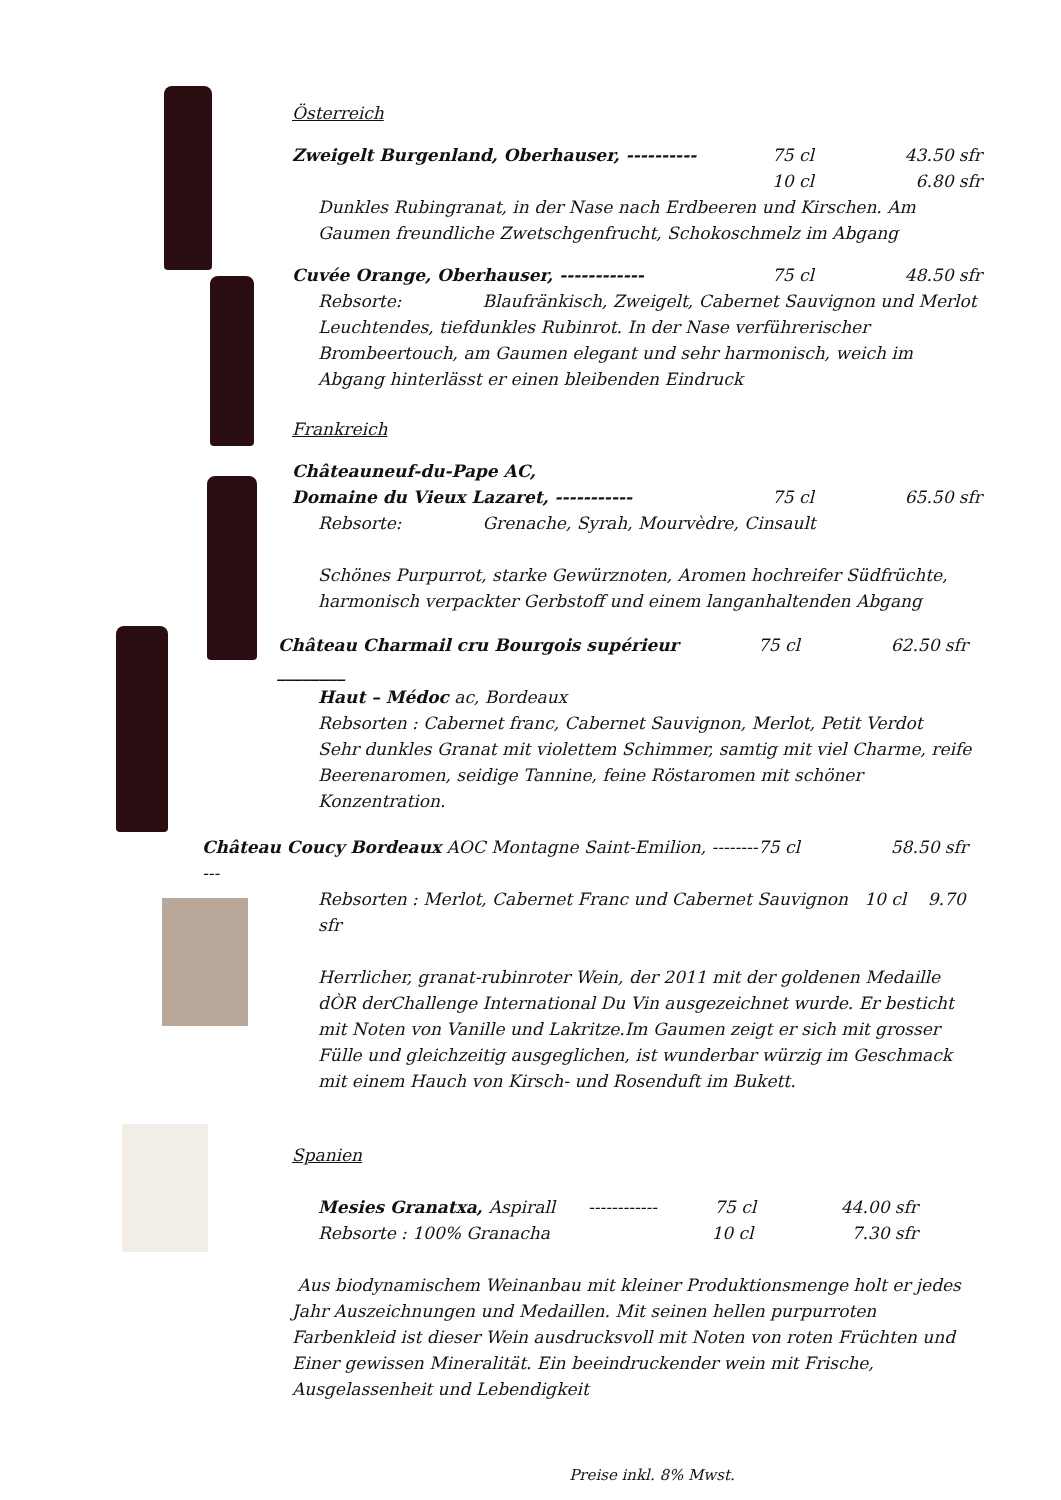Österreich
Zweigelt Burgenland, Oberhauser, ---------- 75 cl 43.50 sfr
10 cl 6.80 sfr
Dunkles Rubingranat, in der Nase nach Erdbeeren und Kirschen. Am Gaumen freundliche Zwetschgenfrucht, Schokoschmelz im Abgang
Cuvée Orange, Oberhauser, ------------ 75 cl 48.50 sfr
Rebsorte: Blaufränkisch, Zweigelt, Cabernet Sauvignon und Merlot
Leuchtendes, tiefdunkles Rubinrot. In der Nase verführerischer Brombeertouch, am Gaumen elegant und sehr harmonisch, weich im Abgang hinterlässt er einen bleibenden Eindruck
Frankreich
Châteauneuf-du-Pape AC,
Domaine du Vieux Lazaret, ----------- 75 cl 65.50 sfr
Rebsorte: Grenache, Syrah, Mourvèdre, Cinsault
Schönes Purpurrot, starke Gewürznoten, Aromen hochreifer Südfrüchte, harmonisch verpackter Gerbstoff und einem langanhaltenden Abgang
Château Charmail cru Bourgois supérieur ________ 75 cl 62.50 sfr
Haut – Médoc ac, Bordeaux
Rebsorten : Cabernet franc, Cabernet Sauvignon, Merlot, Petit Verdot
Sehr dunkles Granat mit violettem Schimmer, samtig mit viel Charme, reife Beerenaromen, seidige Tannine, feine Röstaromen mit schöner Konzentration.
Château Coucy Bordeaux AOC Montagne Saint-Emilion, ----------- 75 cl 58.50 sfr
Rebsorten : Merlot, Cabernet Franc und Cabernet Sauvignon 10 cl 9.70 sfr
Herrlicher, granat-rubinroter Wein, der 2011 mit der goldenen Medaille dÒR derChallenge International Du Vin ausgezeichnet wurde. Er besticht mit Noten von Vanille und Lakritze.Im Gaumen zeigt er sich mit grosser Fülle und gleichzeitig ausgeglichen, ist wunderbar würzig im Geschmack mit einem Hauch von Kirsch- und Rosenduft im Bukett.
Spanien
Mesies Granatxa, Aspirall ------------ 75 cl 44.00 sfr
Rebsorte : 100% Granacha 10 cl 7.30 sfr
Aus biodynamischem Weinanbau mit kleiner Produktionsmenge holt er jedes Jahr Auszeichnungen und Medaillen. Mit seinen hellen purpurroten Farbenkleid ist dieser Wein ausdrucksvoll mit Noten von roten Früchten und Einer gewissen Mineralität. Ein beeindruckender wein mit Frische, Ausgelassenheit und Lebendigkeit
Preise inkl. 8% Mwst.